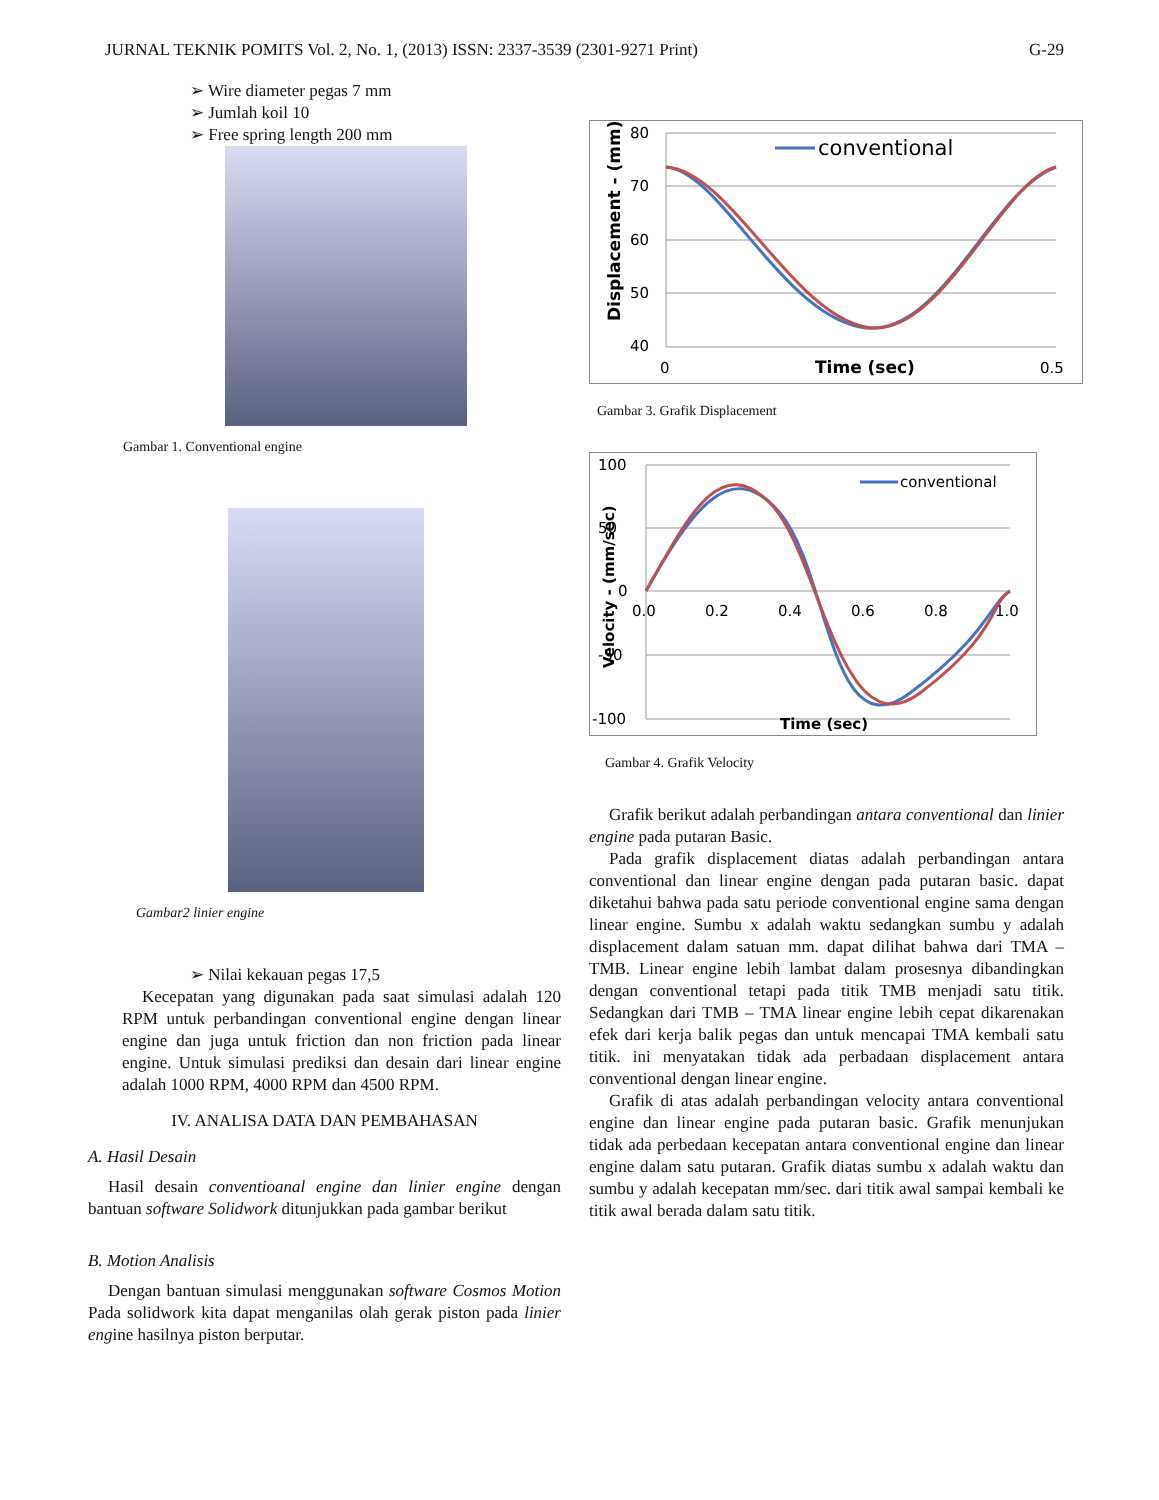JURNAL TEKNIK POMITS Vol. 2, No. 1, (2013) ISSN: 2337-3539 (2301-9271 Print) G-29
➢ Wire diameter pegas 7 mm
➢ Jumlah koil 10
➢ Free spring length 200 mm
Gambar 1. Conventional engine
Gambar2 linier engine
➢ Nilai kekauan pegas 17,5
Kecepatan yang digunakan pada saat simulasi adalah 120 RPM untuk perbandingan conventional engine dengan linear engine dan juga untuk friction dan non friction pada linear engine. Untuk simulasi prediksi dan desain dari linear engine adalah 1000 RPM, 4000 RPM dan 4500 RPM.
IV. ANALISA DATA DAN PEMBAHASAN
A. Hasil Desain
Hasil desain conventioanal engine dan linier engine dengan bantuan software Solidwork ditunjukkan pada gambar berikut
B. Motion Analisis
Dengan bantuan simulasi menggunakan software Cosmos Motion Pada solidwork kita dapat menganilas olah gerak piston pada linier engine hasilnya piston berputar.
80
70
60
50
40
0
0.5
Time (sec)
Displacement - (mm)
conventional
Gambar 3. Grafik Displacement
100
50
0
-50
-100
0.0
0.2
0.4
0.6
0.8
1.0
Time (sec)
Velocity - (mm/sec)
conventional
Gambar 4. Grafik Velocity
Grafik berikut adalah perbandingan antara conventional dan linier engine pada putaran Basic.
Pada grafik displacement diatas adalah perbandingan antara conventional dan linear engine dengan pada putaran basic. dapat diketahui bahwa pada satu periode conventional engine sama dengan linear engine. Sumbu x adalah waktu sedangkan sumbu y adalah displacement dalam satuan mm. dapat dilihat bahwa dari TMA – TMB. Linear engine lebih lambat dalam prosesnya dibandingkan dengan conventional tetapi pada titik TMB menjadi satu titik. Sedangkan dari TMB – TMA linear engine lebih cepat dikarenakan efek dari kerja balik pegas dan untuk mencapai TMA kembali satu titik. ini menyatakan tidak ada perbadaan displacement antara conventional dengan linear engine.
Grafik di atas adalah perbandingan velocity antara conventional engine dan linear engine pada putaran basic. Grafik menunjukan tidak ada perbedaan kecepatan antara conventional engine dan linear engine dalam satu putaran. Grafik diatas sumbu x adalah waktu dan sumbu y adalah kecepatan mm/sec. dari titik awal sampai kembali ke titik awal berada dalam satu titik.